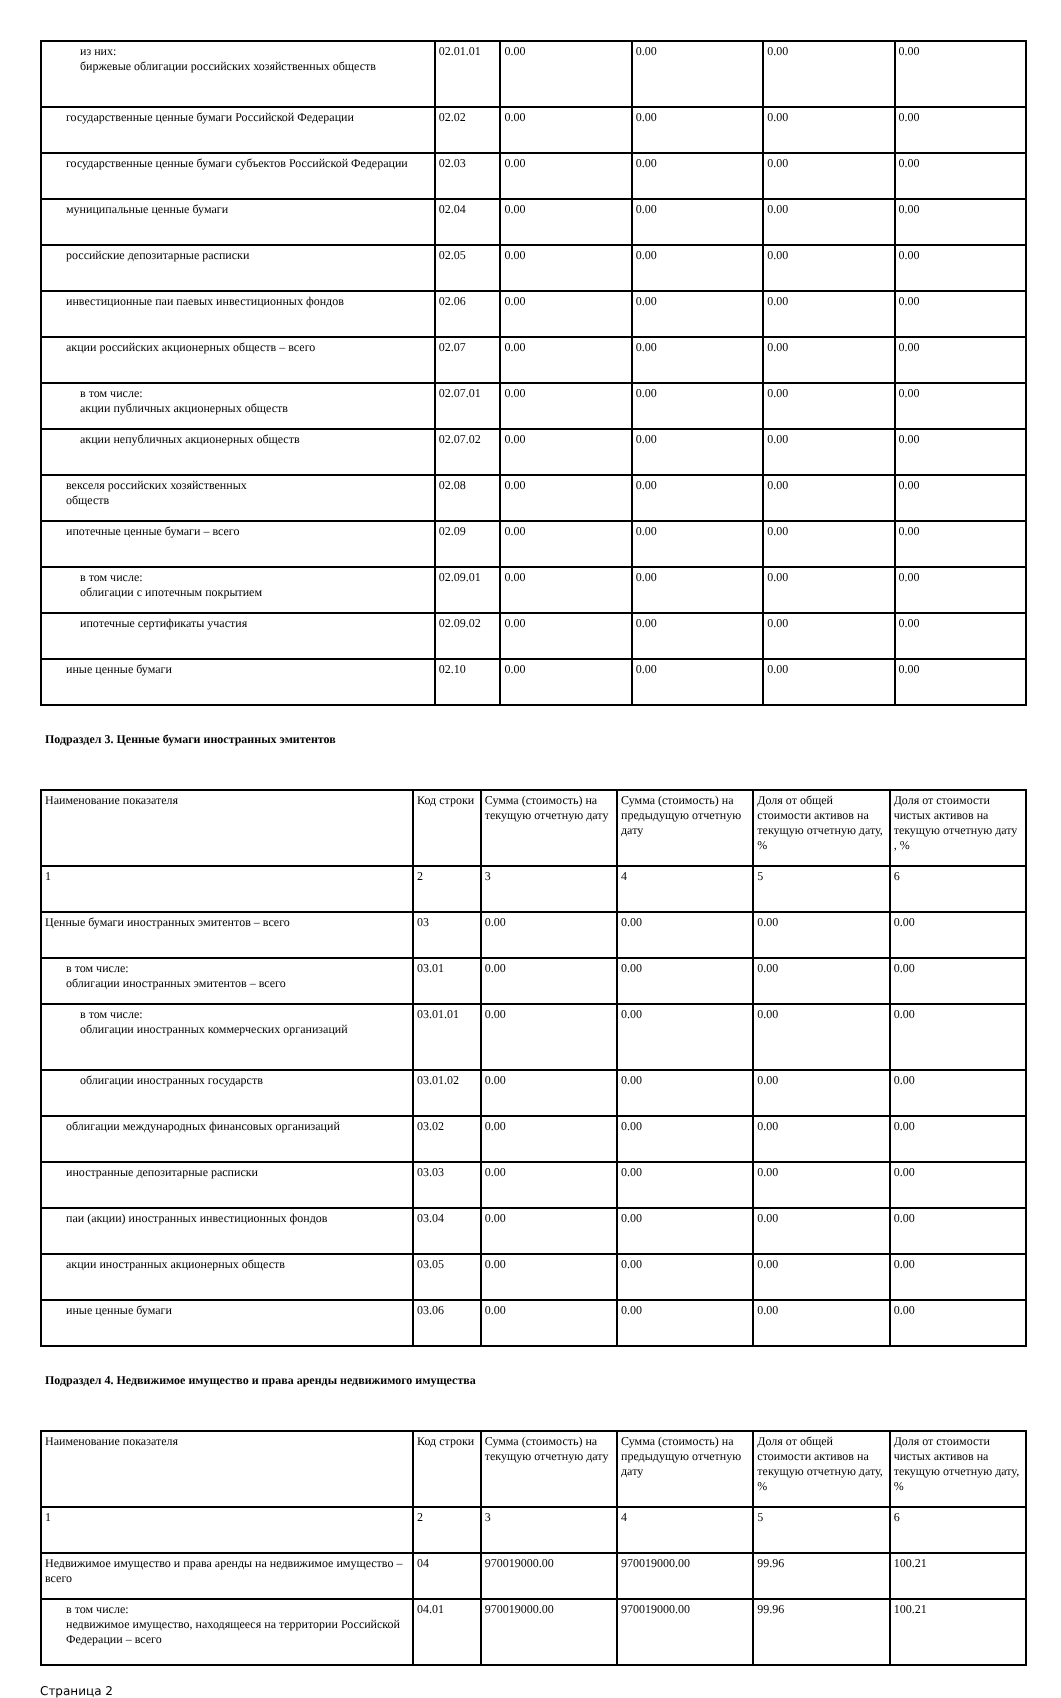| из них: биржевые облигации российских хозяйственных обществ | 02.01.01 | 0.00 | 0.00 | 0.00 | 0.00 |
| государственные ценные бумаги Российской Федерации | 02.02 | 0.00 | 0.00 | 0.00 | 0.00 |
| государственные ценные бумаги субъектов Российской Федерации | 02.03 | 0.00 | 0.00 | 0.00 | 0.00 |
| муниципальные ценные бумаги | 02.04 | 0.00 | 0.00 | 0.00 | 0.00 |
| российские депозитарные расписки | 02.05 | 0.00 | 0.00 | 0.00 | 0.00 |
| инвестиционные паи паевых инвестиционных фондов | 02.06 | 0.00 | 0.00 | 0.00 | 0.00 |
| акции российских акционерных обществ – всего | 02.07 | 0.00 | 0.00 | 0.00 | 0.00 |
| в том числе: акции публичных акционерных обществ | 02.07.01 | 0.00 | 0.00 | 0.00 | 0.00 |
| акции непубличных акционерных обществ | 02.07.02 | 0.00 | 0.00 | 0.00 | 0.00 |
| векселя российских хозяйственных обществ | 02.08 | 0.00 | 0.00 | 0.00 | 0.00 |
| ипотечные ценные бумаги – всего | 02.09 | 0.00 | 0.00 | 0.00 | 0.00 |
| в том числе: облигации с ипотечным покрытием | 02.09.01 | 0.00 | 0.00 | 0.00 | 0.00 |
| ипотечные сертификаты участия | 02.09.02 | 0.00 | 0.00 | 0.00 | 0.00 |
| иные ценные бумаги | 02.10 | 0.00 | 0.00 | 0.00 | 0.00 |
Подраздел 3. Ценные бумаги иностранных эмитентов
| Наименование показателя | Код строки | Сумма (стоимость) на текущую отчетную дату | Сумма (стоимость) на предыдущую отчетную дату | Доля от общей стоимости активов на текущую отчетную дату, % | Доля от стоимости чистых активов на текущую отчетную дату , % |
| 1 | 2 | 3 | 4 | 5 | 6 |
| Ценные бумаги иностранных эмитентов – всего | 03 | 0.00 | 0.00 | 0.00 | 0.00 |
| в том числе: облигации иностранных эмитентов – всего | 03.01 | 0.00 | 0.00 | 0.00 | 0.00 |
| в том числе: облигации иностранных коммерческих организаций | 03.01.01 | 0.00 | 0.00 | 0.00 | 0.00 |
| облигации иностранных государств | 03.01.02 | 0.00 | 0.00 | 0.00 | 0.00 |
| облигации международных финансовых организаций | 03.02 | 0.00 | 0.00 | 0.00 | 0.00 |
| иностранные депозитарные расписки | 03.03 | 0.00 | 0.00 | 0.00 | 0.00 |
| паи (акции) иностранных инвестиционных фондов | 03.04 | 0.00 | 0.00 | 0.00 | 0.00 |
| акции иностранных акционерных обществ | 03.05 | 0.00 | 0.00 | 0.00 | 0.00 |
| иные ценные бумаги | 03.06 | 0.00 | 0.00 | 0.00 | 0.00 |
Подраздел 4. Недвижимое имущество и права аренды недвижимого имущества
| Наименование показателя | Код строки | Сумма (стоимость) на текущую отчетную дату | Сумма (стоимость) на предыдущую отчетную дату | Доля от общей стоимости активов на текущую отчетную дату, % | Доля от стоимости чистых активов на текущую отчетную дату, % |
| 1 | 2 | 3 | 4 | 5 | 6 |
| Недвижимое имущество и права аренды на недвижимое имущество – всего | 04 | 970019000.00 | 970019000.00 | 99.96 | 100.21 |
| в том числе: недвижимое имущество, находящееся на территории Российской Федерации – всего | 04.01 | 970019000.00 | 970019000.00 | 99.96 | 100.21 |
Страница 2